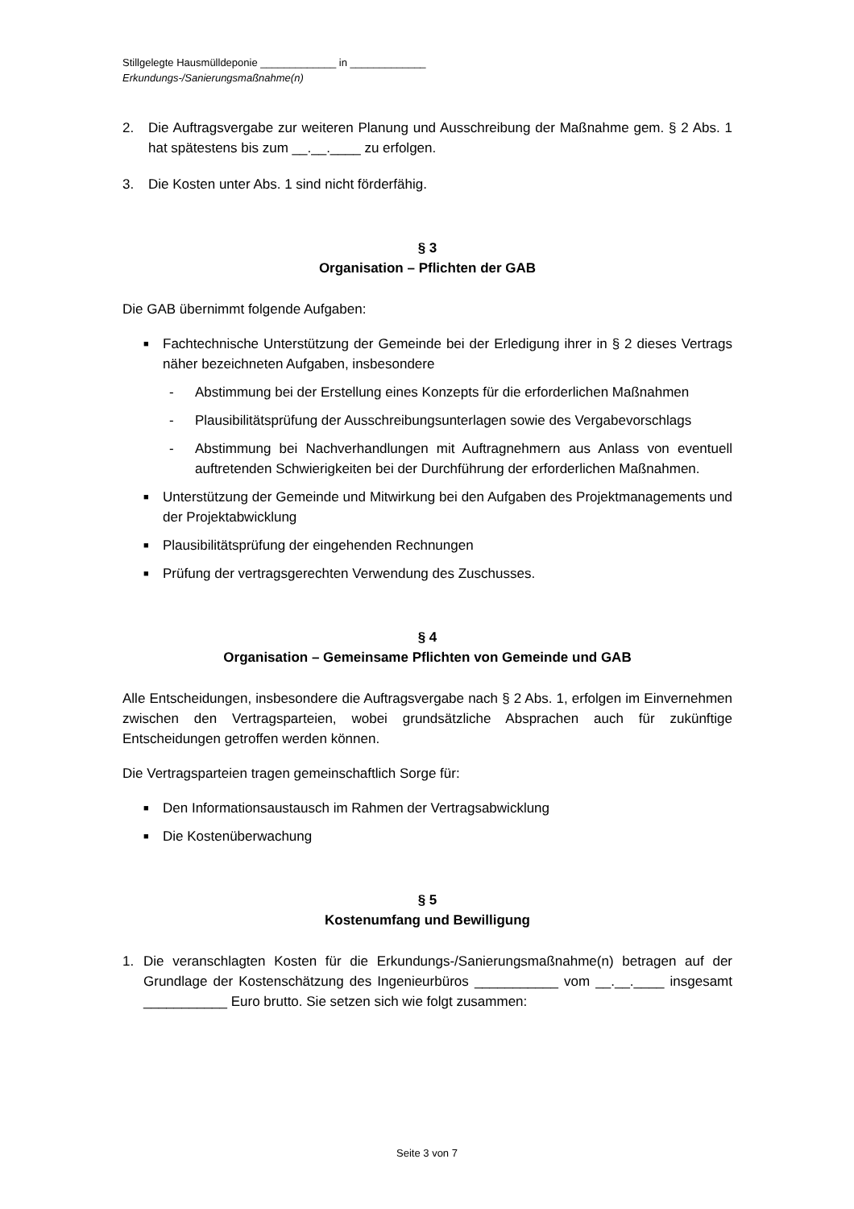Stillgelegte Hausmülldeponie _____________ in _____________
Erkundungs-/Sanierungsmaßnahme(n)
2. Die Auftragsvergabe zur weiteren Planung und Ausschreibung der Maßnahme gem. § 2 Abs. 1 hat spätestens bis zum __.__.____ zu erfolgen.
3. Die Kosten unter Abs. 1 sind nicht förderfähig.
§ 3
Organisation – Pflichten der GAB
Die GAB übernimmt folgende Aufgaben:
■ Fachtechnische Unterstützung der Gemeinde bei der Erledigung ihrer in § 2 dieses Vertrags näher bezeichneten Aufgaben, insbesondere
- Abstimmung bei der Erstellung eines Konzepts für die erforderlichen Maßnahmen
- Plausibilitätsprüfung der Ausschreibungsunterlagen sowie des Vergabevorschlags
- Abstimmung bei Nachverhandlungen mit Auftragnehmern aus Anlass von eventuell auftretenden Schwierigkeiten bei der Durchführung der erforderlichen Maßnahmen.
■ Unterstützung der Gemeinde und Mitwirkung bei den Aufgaben des Projektmanagements und der Projektabwicklung
■ Plausibilitätsprüfung der eingehenden Rechnungen
■ Prüfung der vertragsgerechten Verwendung des Zuschusses.
§ 4
Organisation – Gemeinsame Pflichten von Gemeinde und GAB
Alle Entscheidungen, insbesondere die Auftragsvergabe nach § 2 Abs. 1, erfolgen im Einvernehmen zwischen den Vertragsparteien, wobei grundsätzliche Absprachen auch für zukünftige Entscheidungen getroffen werden können.
Die Vertragsparteien tragen gemeinschaftlich Sorge für:
■ Den Informationsaustausch im Rahmen der Vertragsabwicklung
■ Die Kostenüberwachung
§ 5
Kostenumfang und Bewilligung
1. Die veranschlagten Kosten für die Erkundungs-/Sanierungsmaßnahme(n) betragen auf der Grundlage der Kostenschätzung des Ingenieurbüros ___________ vom __.__.____ insgesamt ___________ Euro brutto. Sie setzen sich wie folgt zusammen:
Seite 3 von 7